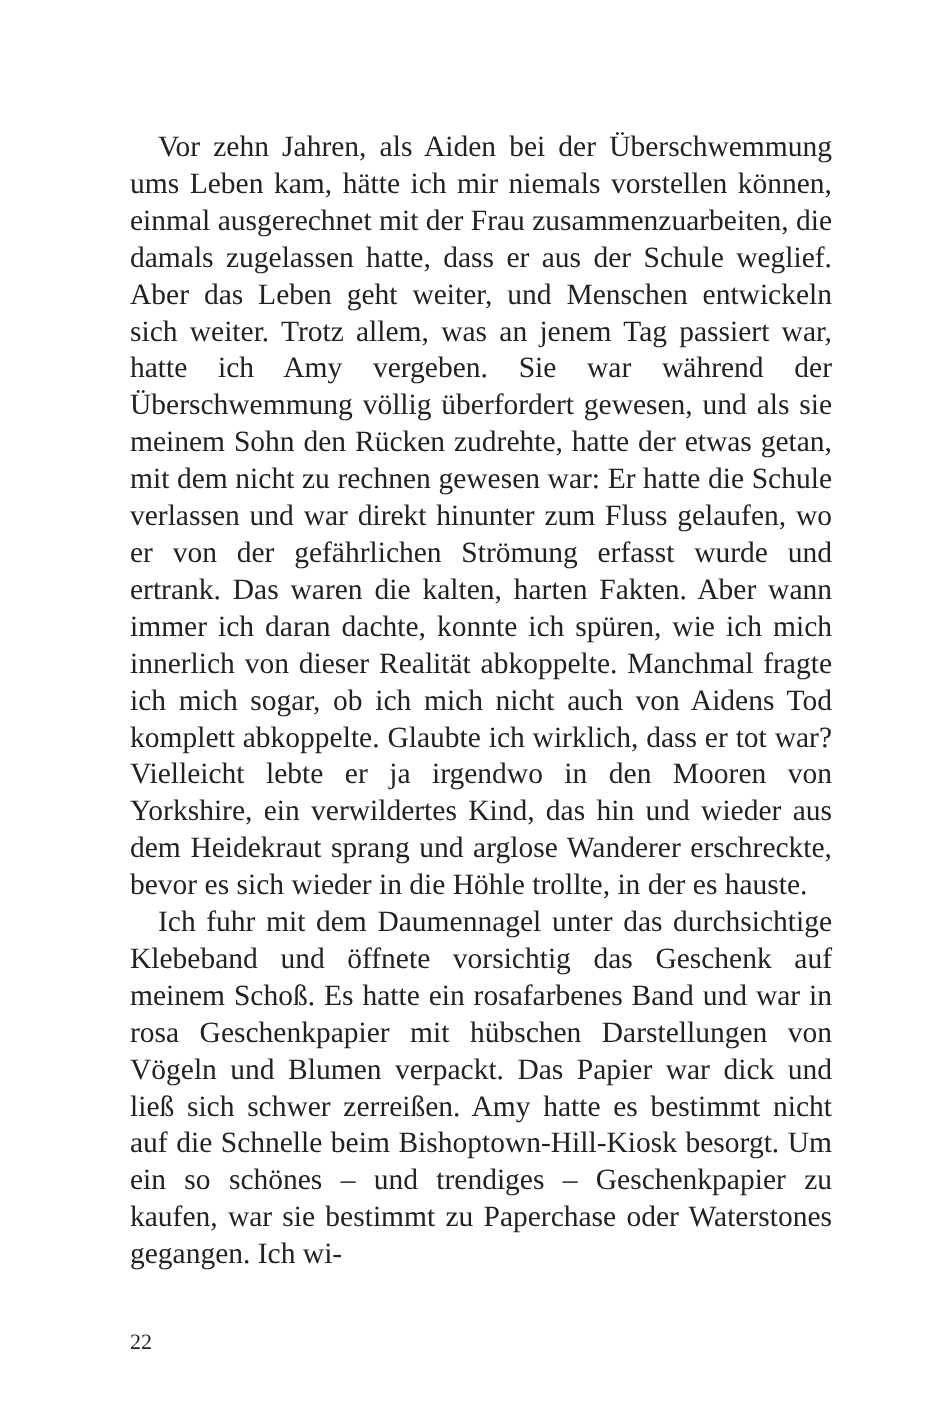Vor zehn Jahren, als Aiden bei der Überschwemmung ums Leben kam, hätte ich mir niemals vorstellen können, einmal ausgerechnet mit der Frau zusammenzuarbeiten, die damals zugelassen hatte, dass er aus der Schule weglief. Aber das Leben geht weiter, und Menschen entwickeln sich weiter. Trotz allem, was an jenem Tag passiert war, hatte ich Amy vergeben. Sie war während der Überschwemmung völlig überfordert gewesen, und als sie meinem Sohn den Rücken zudrehte, hatte der etwas getan, mit dem nicht zu rechnen gewesen war: Er hatte die Schule verlassen und war direkt hinunter zum Fluss gelaufen, wo er von der gefährlichen Strömung erfasst wurde und ertrank. Das waren die kalten, harten Fakten. Aber wann immer ich daran dachte, konnte ich spüren, wie ich mich innerlich von dieser Realität abkoppelte. Manchmal fragte ich mich sogar, ob ich mich nicht auch von Aidens Tod komplett abkoppelte. Glaubte ich wirklich, dass er tot war? Vielleicht lebte er ja irgendwo in den Mooren von Yorkshire, ein verwildertes Kind, das hin und wieder aus dem Heidekraut sprang und arglose Wanderer erschreckte, bevor es sich wieder in die Höhle trollte, in der es hauste.
Ich fuhr mit dem Daumennagel unter das durchsichtige Klebeband und öffnete vorsichtig das Geschenk auf meinem Schoß. Es hatte ein rosafarbenes Band und war in rosa Geschenkpapier mit hübschen Darstellungen von Vögeln und Blumen verpackt. Das Papier war dick und ließ sich schwer zerreißen. Amy hatte es bestimmt nicht auf die Schnelle beim Bishoptown-Hill-Kiosk besorgt. Um ein so schönes – und trendiges – Geschenkpapier zu kaufen, war sie bestimmt zu Paperchase oder Waterstones gegangen. Ich wi-
22